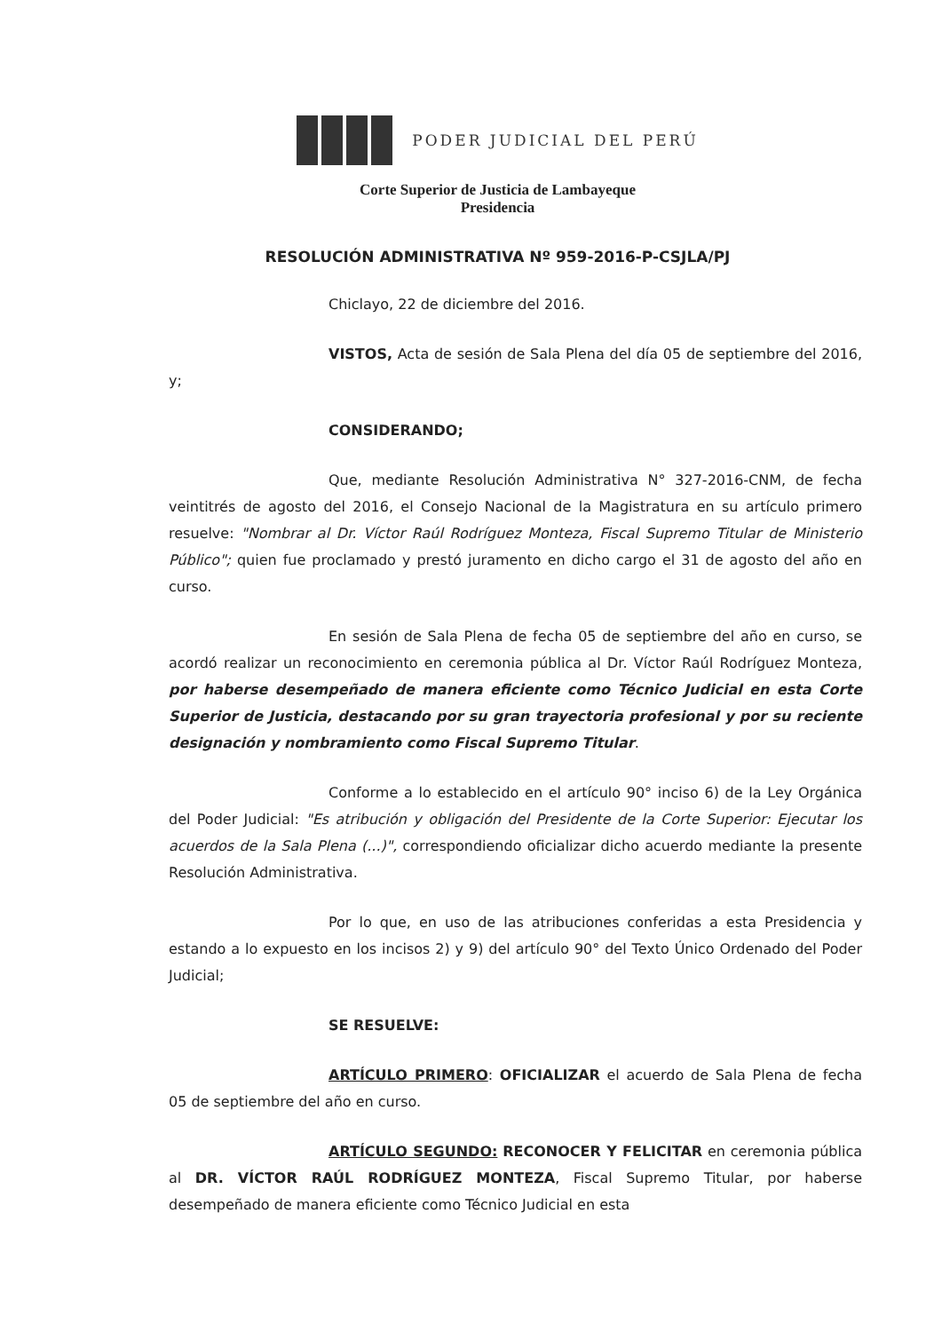PODER JUDICIAL DEL PERÚ
Corte Superior de Justicia de Lambayeque
Presidencia
RESOLUCIÓN ADMINISTRATIVA Nº 959-2016-P-CSJLA/PJ
Chiclayo, 22 de diciembre del 2016.
VISTOS, Acta de sesión de Sala Plena del día 05 de septiembre del 2016, y;
CONSIDERANDO;
Que, mediante Resolución Administrativa N° 327-2016-CNM, de fecha veintitrés de agosto del 2016, el Consejo Nacional de la Magistratura en su artículo primero resuelve: "Nombrar al Dr. Víctor Raúl Rodríguez Monteza, Fiscal Supremo Titular de Ministerio Público"; quien fue proclamado y prestó juramento en dicho cargo el 31 de agosto del año en curso.
En sesión de Sala Plena de fecha 05 de septiembre del año en curso, se acordó realizar un reconocimiento en ceremonia pública al Dr. Víctor Raúl Rodríguez Monteza, por haberse desempeñado de manera eficiente como Técnico Judicial en esta Corte Superior de Justicia, destacando por su gran trayectoria profesional y por su reciente designación y nombramiento como Fiscal Supremo Titular.
Conforme a lo establecido en el artículo 90° inciso 6) de la Ley Orgánica del Poder Judicial: "Es atribución y obligación del Presidente de la Corte Superior: Ejecutar los acuerdos de la Sala Plena (...)", correspondiendo oficializar dicho acuerdo mediante la presente Resolución Administrativa.
Por lo que, en uso de las atribuciones conferidas a esta Presidencia y estando a lo expuesto en los incisos 2) y 9) del artículo 90° del Texto Único Ordenado del Poder Judicial;
SE RESUELVE:
ARTÍCULO PRIMERO: OFICIALIZAR el acuerdo de Sala Plena de fecha 05 de septiembre del año en curso.
ARTÍCULO SEGUNDO: RECONOCER Y FELICITAR en ceremonia pública al DR. VÍCTOR RAÚL RODRÍGUEZ MONTEZA, Fiscal Supremo Titular, por haberse desempeñado de manera eficiente como Técnico Judicial en esta